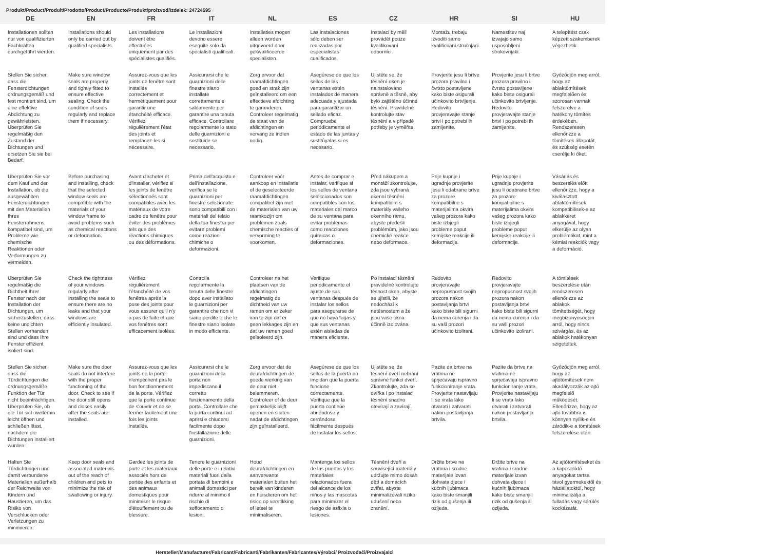Produkt/Product/Produit/Prodotto/Product/Producto/Produkt/proizvod/Izdelek: 24724595
| DE | EN | FR | IT | NL | ES | CZ | HR | SI | HU |
| --- | --- | --- | --- | --- | --- | --- | --- | --- | --- |
| Installationen sollten nur von qualifizierten Fachkräften durchgeführt werden. | Installations should only be carried out by qualified specialists. | Les installations doivent être effectuées uniquement par des spécialistes qualifiés. | Le installazioni devono essere eseguite solo da specialisti qualificati. | Installaties mogen alleen worden uitgevoerd door gekwalificeerde specialisten. | Las instalaciones sólo deben ser realizadas por especialistas cualificados. | Instalaci by měli provádět pouze kvalifikovaní odborníci. | Montažu trebaju izvoditi samo kvalificirani stručnjaci. | Namestitev naj izvajajo samo usposobljeni strokovnjaki. | A telepítést csak képzett szakemberek végezhetik. |
| Stellen Sie sicher, dass die Fensterdichtungen ordnungsgemäß und fest montiert sind, um eine effektive Abdichtung zu gewährleisten. Überprüfen Sie regelmäßig den Zustand der Dichtungen und ersetzen Sie sie bei Bedarf. | Make sure window seals are properly and tightly fitted to ensure effective sealing. Check the condition of seals regularly and replace them if necessary. | Assurez-vous que les joints de fenêtre sont installés correctement et hermétiquement pour garantir une étanchéité efficace. Vérifiez régulièrement l'état des joints et remplacez-les si nécessaire. | Assicurarsi che le guarnizioni delle finestre siano installate correttamente e saldamente per garantire una tenuta efficace. Controllare regolarmente lo stato delle guarnizioni e sostituirle se necessario. | Zorg ervoor dat raamafdichtingen goed en strak zijn geïnstalleerd om een effectieve afdichting te garanderen. Controleer regelmatig de staat van de afdichtingen en vervang ze indien nodig. | Asegúrese de que los sellos de las ventanas estén instalados de manera adecuada y ajustada para garantizar un sellado eficaz. Compruebe periódicamente el estado de las juntas y sustitúyalas si es necesario. | Ujistěte se, že těsnění oken je nainstalováno správně a těsně, aby bylo zajištěno účinné těsnění. Pravidelně kontrolujte stav těsnění a v případě potřeby je vyměňte. | Provjerite jesu li brtve prozora pravilno i čvrsto postavljene kako biste osigurali učinkovito brtvljenje. Redovito provjeravajte stanje brtvi i po potrebi ih zamijenite. | Provjerite jesu li brtve prozora pravilno i čvrsto postavljene kako biste osigurali učinkovito brtvljenje. Redovito provjeravajte stanje brtvi i po potrebi ih zamijenite. | Győződjön meg arról, hogy az ablaktömítések megfelelően és szorosan vannak felszerelve a hatékony tömítés érdekében. Rendszeresen ellenőrizze a tömítések állapotát, és szükség esetén cserélje ki őket. |
| Überprüfen Sie vor dem Kauf und der Installation, ob die ausgewählten Fensterdichtungen mit den Materialien Ihres Fensterrahmens kompatibel sind, um Probleme wie chemische Reaktionen oder Verformungen zu vermeiden. | Before purchasing and installing, check that the selected window seals are compatible with the materials of your window frame to avoid problems such as chemical reactions or deformation. | Avant d'acheter et d'installer, vérifiez si les joints de fenêtre sélectionnés sont compatibles avec les matériaux de votre cadre de fenêtre pour éviter des problèmes tels que des réactions chimiques ou des déformations. | Prima dell'acquisto e dell'installazione, verifica se le guarnizioni per finestre selezionate sono compatibili con i materiali del telaio della tua finestra per evitare problemi come reazioni chimiche o deformazioni. | Controleer vóór aankoop en installatie of de geselecteerde raamafdichtingen compatibel zijn met de materialen van uw raamkozijn om problemen zoals chemische reacties of vervorming te voorkomen. | Antes de comprar e instalar, verifique si los sellos de ventana seleccionados son compatibles con los materiales del marco de su ventana para evitar problemas como reacciones químicas o deformaciones. | Před nákupem a montáží zkontrolujte, zda jsou vybraná okenní těsnění kompatibilní s materiály vašeho okenního rámu, abyste předešli problémům, jako jsou chemické reakce nebo deformace. | Prije kupnje i ugradnje provjerite jesu li odabrane brtve za prozore kompatibilne s materijalima okvira vašeg prozora kako biste izbjegli probleme poput kemijske reakcije ili deformacije. | Prije kupnje i ugradnje provjerite jesu li odabrane brtve za prozore kompatibilne s materijalima okvira vašeg prozora kako biste izbjegli probleme poput kemijske reakcije ili deformacije. | Vásárlás és beszerelés előtt ellenőrizze, hogy a kiválasztott ablaktömítések kompatibilisek-e az ablakkeret anyagával, hogy elkerülje az olyan problémákat, mint a kémiai reakciók vagy a deformáció. |
| Überprüfen Sie regelmäßig die Dichtheit Ihrer Fenster nach der Installation der Dichtungen, um sicherzustellen, dass keine undichten Stellen vorhanden sind und dass Ihre Fenster effizient isoliert sind. | Check the tightness of your windows regularly after installing the seals to ensure there are no leaks and that your windows are efficiently insulated. | Vérifiez régulièrement l'étanchéité de vos fenêtres après la pose des joints pour vous assurer qu'il n'y a pas de fuite et que vos fenêtres sont efficacement isolées. | Controlla regolarmente la tenuta delle finestre dopo aver installato le guarnizioni per garantire che non vi siano perdite e che le finestre siano isolate in modo efficiente. | Controleer na het plaatsen van de afdichtingen regelmatig de dichtheid van uw ramen om er zeker van te zijn dat er geen lekkages zijn en dat uw ramen goed geïsoleerd zijn. | Verifique periódicamente el ajuste de sus ventanas después de instalar los sellos para asegurarse de que no haya fugas y que sus ventanas estén aisladas de manera eficiente. | Po instalaci těsnění pravidelně kontrolujte těsnost oken, abyste se ujistili, že nedochází k netěsnostem a že jsou vaše okna účinně izolována. | Redovito provjeravajte nepropusnost svojih prozora nakon postavljanja brtvi kako biste bili sigurni da nema curenja i da su vaši prozori učinkovito izolirani. | Redovito provjeravajte nepropusnost svojih prozora nakon postavljanja brtvi kako biste bili sigurni da nema curenja i da su vaši prozori učinkovito izolirani. | A tömítések beszerelése után rendszeresen ellenőrizze az ablakok tömítettségét, hogy megbizonyosodjon arról, hogy nincs szivárgás, és az ablakok hatékonyan szigeteltek. |
| Stellen Sie sicher, dass die Türdichtungen die ordnungsgemäße Funktion der Tür nicht beeinträchtigen. Überprüfen Sie, ob die Tür sich weiterhin leicht öffnen und schließen lässt, nachdem die Dichtungen installiert wurden. | Make sure the door seals do not interfere with the proper functioning of the door. Check to see if the door still opens and closes easily after the seals are installed. | Assurez-vous que les joints de la porte n'empêchent pas le bon fonctionnement de la porte. Vérifiez que la porte continue de s'ouvrir et de se fermer facilement une fois les joints installés. | Assicurarsi che le guarnizioni della porta non impediscano il corretto funzionamento della porta. Controllare che la porta continui ad aprirsi e chiudersi facilmente dopo l'installazione delle guarnizioni. | Zorg ervoor dat de deurafdichtingen de goede werking van de deur niet belemmeren. Controleer of de deur gemakkelijk blijft openen en sluiten nadat de afdichtingen zijn geïnstalleerd. | Asegúrese de que los sellos de la puerta no impidan que la puerta funcione correctamente. Verifique que la puerta continúe abriéndose y cerrándose fácilmente después de instalar los sellos. | Ujistěte se, že těsnění dveří nebrání správné funkci dveří. Zkontrolujte, zda se dvířka i po instalaci těsnění snadno otevírají a zavírají. | Pazite da brtve na vratima ne sprječavaju ispravno funkcioniranje vrata. Provjerite nastavljaju li se vrata lako otvarati i zatvarati nakon postavljanja brtvila. | Pazite da brtve na vratima ne sprječavaju ispravno funkcioniranje vrata. Provjerite nastavljaju li se vrata lako otvarati i zatvarati nakon postavljanja brtvila. | Győződjön meg arról, hogy az ajtótömítések nem akadályozzák az ajtó megfelelő működését. Ellenőrizze, hogy az ajtó továbbra is könnyen nyílik-e és záródik-e a tömítések felszerelése után. |
| Halten Sie Türdichtungen und damit verbundene Materialien außerhalb der Reichweite von Kindern und Haustieren, um das Risiko von Verschlucken oder Verletzungen zu minimieren. | Keep door seals and associated materials out of the reach of children and pets to minimize the risk of swallowing or injury. | Gardez les joints de porte et les matériaux associés hors de portée des enfants et des animaux domestiques pour minimiser le risque d'étouffement ou de blessure. | Tenere le guarnizioni delle porte e i relativi materiali fuori dalla portata di bambini e animali domestici per ridurre al minimo il rischio di soffocamento o lesioni. | Houd deurafdichtingen en aanverwante materialen buiten het bereik van kinderen en huisdieren om het risico op verstikking of letsel te minimaliseren. | Mantenga los sellos de las puertas y los materiales relacionados fuera del alcance de los niños y las mascotas para minimizar el riesgo de asfixia o lesiones. | Těsnění dveří a související materiály udržujte mimo dosah dětí a domácích zvířat, abyste minimalizovali riziko udušení nebo zranění. | Držite brtve na vratima i srodne materijale izvan dohvata djece i kućnih ljubimaca kako biste smanjili rizik od gušenja ili ozljeda. | Držite brtve na vratima i srodne materijale izvan dohvata djece i kućnih ljubimaca kako biste smanjili rizik od gušenja ili ozljeda. | Az ajtótömítéseket és a kapcsolódó anyagokat tartsa távol gyermekektől és háziállatoktól, hogy minimalizálja a fulladás vagy sérülés kockázatát. |
Hersteller/Manufacturer/Fabricant/Fabricanti/Fabrikanten/Fabricantes/Výrobci/ Proizvođači/Proizvajalci